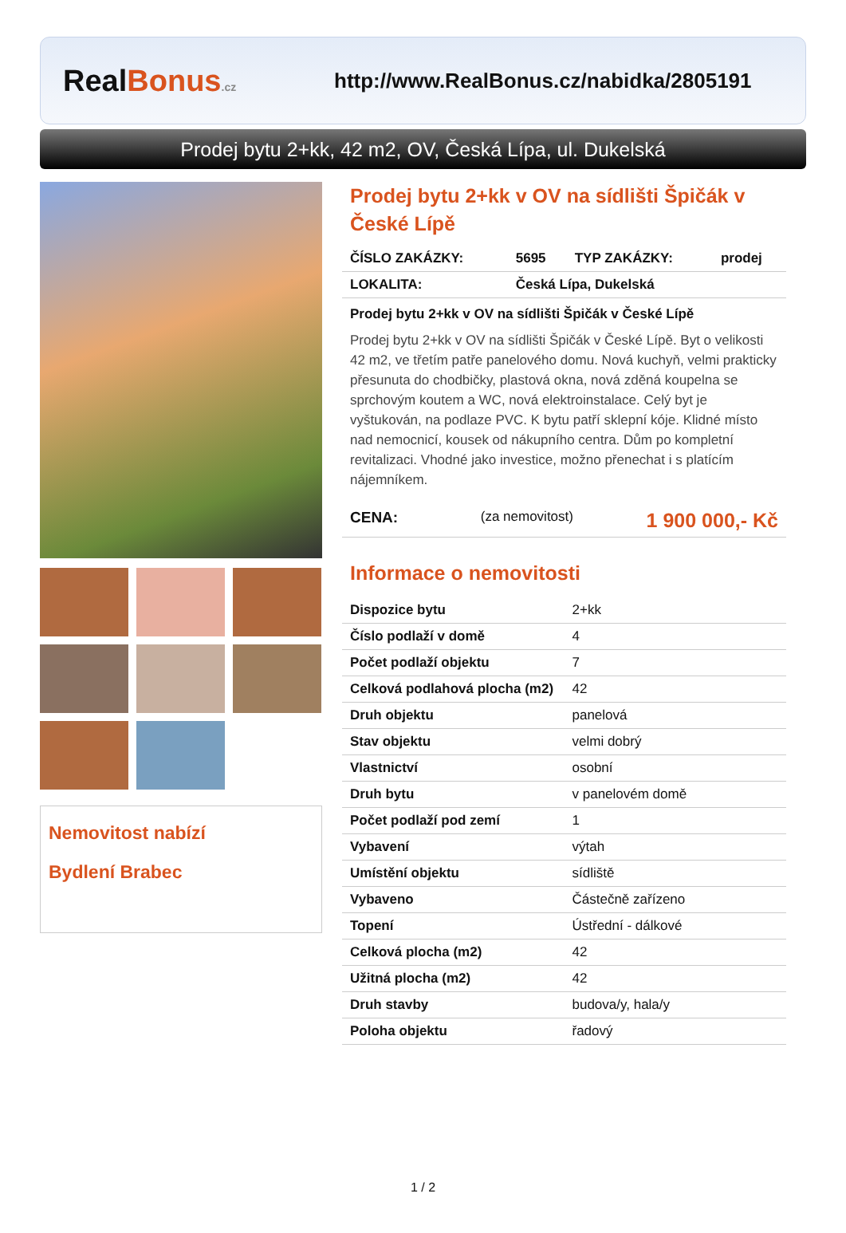RealBonus.cz
http://www.RealBonus.cz/nabidka/2805191
Prodej bytu 2+kk, 42 m2, OV, Česká Lípa, ul. Dukelská
Nemovitost nabízí
Bydlení Brabec
Prodej bytu 2+kk v OV na sídlišti Špičák v České Lípě
| ČÍSLO ZAKÁZKY: | 5695 | TYP ZAKÁZKY: | prodej |
| LOKALITA: | Česká Lípa, Dukelská | | |
Prodej bytu 2+kk v OV na sídlišti Špičák v České Lípě
Prodej bytu 2+kk v OV na sídlišti Špičák v České Lípě. Byt o velikosti 42 m2, ve třetím patře panelového domu. Nová kuchyň, velmi prakticky přesunuta do chodbičky, plastová okna, nová zděná koupelna se sprchovým koutem a WC, nová elektroinstalace. Celý byt je vyštukován, na podlaze PVC. K bytu patří sklepní kóje. Klidné místo nad nemocnicí, kousek od nákupního centra. Dům po kompletní revitalizaci. Vhodné jako investice, možno přenechat i s platícím nájemníkem.
| CENA: | (za nemovitost) | 1 900 000,- Kč |
Informace o nemovitosti
| Dispozice bytu | 2+kk |
| Číslo podlaží v domě | 4 |
| Počet podlaží objektu | 7 |
| Celková podlahová plocha (m2) | 42 |
| Druh objektu | panelová |
| Stav objektu | velmi dobrý |
| Vlastnictví | osobní |
| Druh bytu | v panelovém domě |
| Počet podlaží pod zemí | 1 |
| Vybavení | výtah |
| Umístění objektu | sídliště |
| Vybaveno | Částečně zařízeno |
| Topení | Ústřední - dálkové |
| Celková plocha (m2) | 42 |
| Užitná plocha (m2) | 42 |
| Druh stavby | budova/y, hala/y |
| Poloha objektu | řadový |
1 / 2